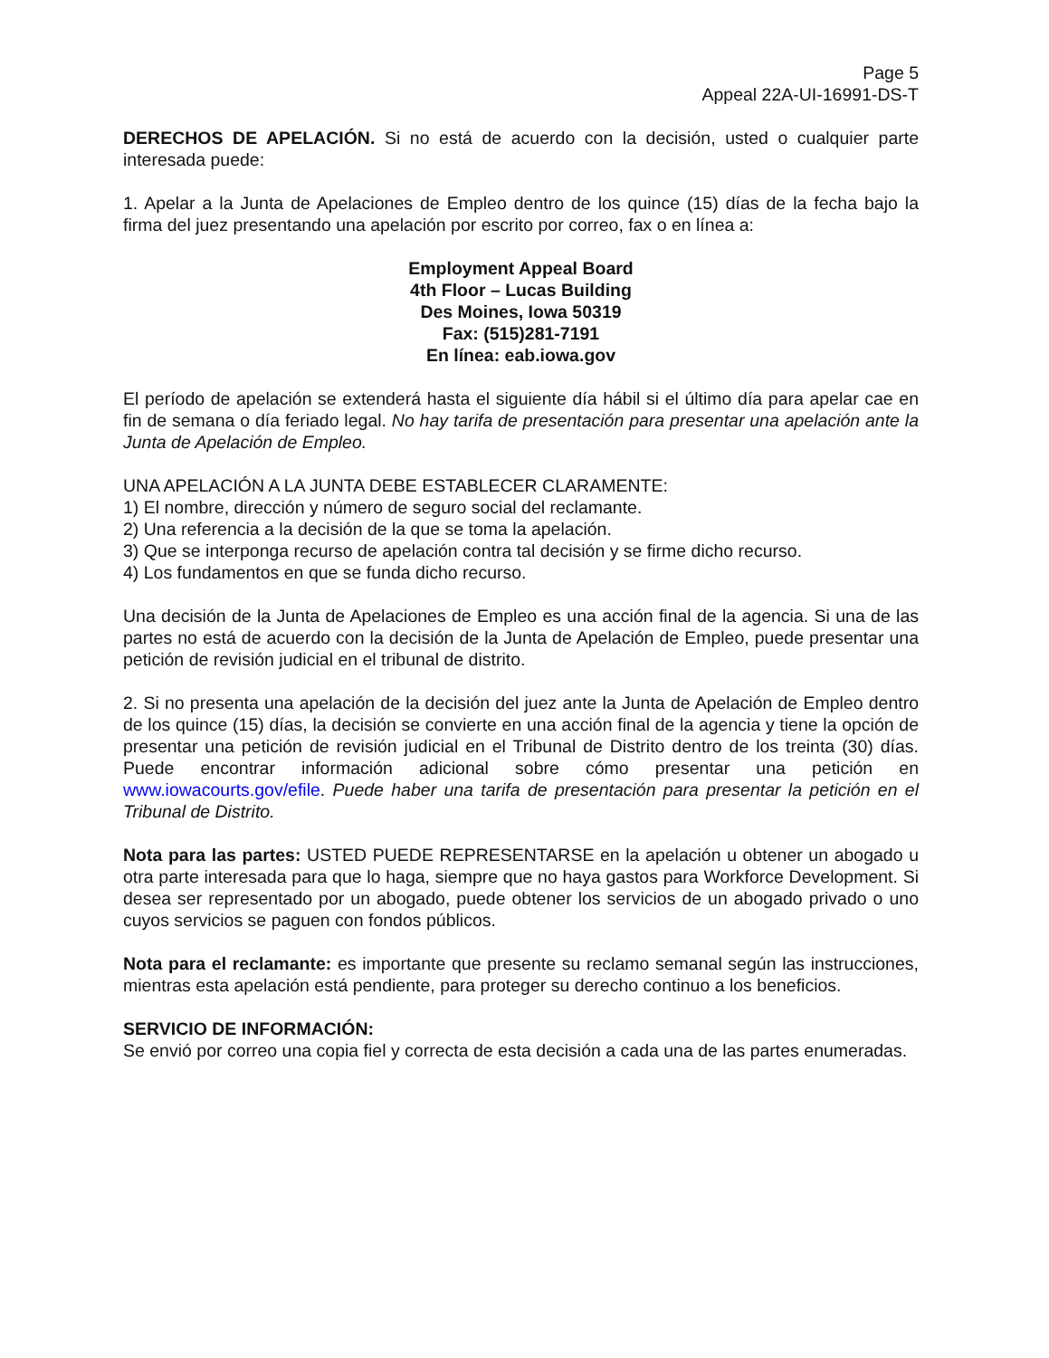Page 5
Appeal 22A-UI-16991-DS-T
DERECHOS DE APELACIÓN. Si no está de acuerdo con la decisión, usted o cualquier parte interesada puede:
1. Apelar a la Junta de Apelaciones de Empleo dentro de los quince (15) días de la fecha bajo la firma del juez presentando una apelación por escrito por correo, fax o en línea a:
Employment Appeal Board
4th Floor – Lucas Building
Des Moines, Iowa 50319
Fax: (515)281-7191
En línea: eab.iowa.gov
El período de apelación se extenderá hasta el siguiente día hábil si el último día para apelar cae en fin de semana o día feriado legal. No hay tarifa de presentación para presentar una apelación ante la Junta de Apelación de Empleo.
UNA APELACIÓN A LA JUNTA DEBE ESTABLECER CLARAMENTE:
1) El nombre, dirección y número de seguro social del reclamante.
2) Una referencia a la decisión de la que se toma la apelación.
3) Que se interponga recurso de apelación contra tal decisión y se firme dicho recurso.
4) Los fundamentos en que se funda dicho recurso.
Una decisión de la Junta de Apelaciones de Empleo es una acción final de la agencia. Si una de las partes no está de acuerdo con la decisión de la Junta de Apelación de Empleo, puede presentar una petición de revisión judicial en el tribunal de distrito.
2. Si no presenta una apelación de la decisión del juez ante la Junta de Apelación de Empleo dentro de los quince (15) días, la decisión se convierte en una acción final de la agencia y tiene la opción de presentar una petición de revisión judicial en el Tribunal de Distrito dentro de los treinta (30) días. Puede encontrar información adicional sobre cómo presentar una petición en www.iowacourts.gov/efile. Puede haber una tarifa de presentación para presentar la petición en el Tribunal de Distrito.
Nota para las partes: USTED PUEDE REPRESENTARSE en la apelación u obtener un abogado u otra parte interesada para que lo haga, siempre que no haya gastos para Workforce Development. Si desea ser representado por un abogado, puede obtener los servicios de un abogado privado o uno cuyos servicios se paguen con fondos públicos.
Nota para el reclamante: es importante que presente su reclamo semanal según las instrucciones, mientras esta apelación está pendiente, para proteger su derecho continuo a los beneficios.
SERVICIO DE INFORMACIÓN:
Se envió por correo una copia fiel y correcta de esta decisión a cada una de las partes enumeradas.